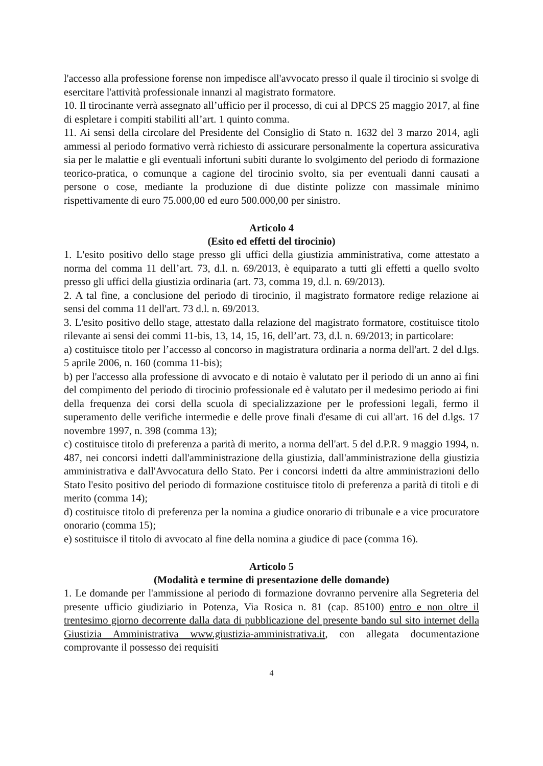l'accesso alla professione forense non impedisce all'avvocato presso il quale il tirocinio si svolge di esercitare l'attività professionale innanzi al magistrato formatore.
10. Il tirocinante verrà assegnato all’ufficio per il processo, di cui al DPCS 25 maggio 2017, al fine di espletare i compiti stabiliti all’art. 1 quinto comma.
11. Ai sensi della circolare del Presidente del Consiglio di Stato n. 1632 del 3 marzo 2014, agli ammessi al periodo formativo verrà richiesto di assicurare personalmente la copertura assicurativa sia per le malattie e gli eventuali infortuni subiti durante lo svolgimento del periodo di formazione teorico-pratica, o comunque a cagione del tirocinio svolto, sia per eventuali danni causati a persone o cose, mediante la produzione di due distinte polizze con massimale minimo rispettivamente di euro 75.000,00 ed euro 500.000,00 per sinistro.
Articolo 4
(Esito ed effetti del tirocinio)
1. L'esito positivo dello stage presso gli uffici della giustizia amministrativa, come attestato a norma del comma 11 dell’art. 73, d.l. n. 69/2013, è equiparato a tutti gli effetti a quello svolto presso gli uffici della giustizia ordinaria (art. 73, comma 19, d.l. n. 69/2013).
2. A tal fine, a conclusione del periodo di tirocinio, il magistrato formatore redige relazione ai sensi del comma 11 dell'art. 73 d.l. n. 69/2013.
3. L'esito positivo dello stage, attestato dalla relazione del magistrato formatore, costituisce titolo rilevante ai sensi dei commi 11-bis, 13, 14, 15, 16, dell’art. 73, d.l. n. 69/2013; in particolare:
a) costituisce titolo per l’accesso al concorso in magistratura ordinaria a norma dell'art. 2 del d.lgs. 5 aprile 2006, n. 160 (comma 11-bis);
b) per l'accesso alla professione di avvocato e di notaio è valutato per il periodo di un anno ai fini del compimento del periodo di tirocinio professionale ed è valutato per il medesimo periodo ai fini della frequenza dei corsi della scuola di specializzazione per le professioni legali, fermo il superamento delle verifiche intermedie e delle prove finali d'esame di cui all'art. 16 del d.lgs. 17 novembre 1997, n. 398 (comma 13);
c) costituisce titolo di preferenza a parità di merito, a norma dell'art. 5 del d.P.R. 9 maggio 1994, n. 487, nei concorsi indetti dall'amministrazione della giustizia, dall'amministrazione della giustizia amministrativa e dall'Avvocatura dello Stato. Per i concorsi indetti da altre amministrazioni dello Stato l'esito positivo del periodo di formazione costituisce titolo di preferenza a parità di titoli e di merito (comma 14);
d) costituisce titolo di preferenza per la nomina a giudice onorario di tribunale e a vice procuratore onorario (comma 15);
e) sostituisce il titolo di avvocato al fine della nomina a giudice di pace (comma 16).
Articolo 5
(Modalità e termine di presentazione delle domande)
1. Le domande per l'ammissione al periodo di formazione dovranno pervenire alla Segreteria del presente ufficio giudiziario in Potenza, Via Rosica n. 81 (cap. 85100) entro e non oltre il trentesimo giorno decorrente dalla data di pubblicazione del presente bando sul sito internet della Giustizia Amministrativa www.giustizia-amministrativa.it, con allegata documentazione comprovante il possesso dei requisiti
4